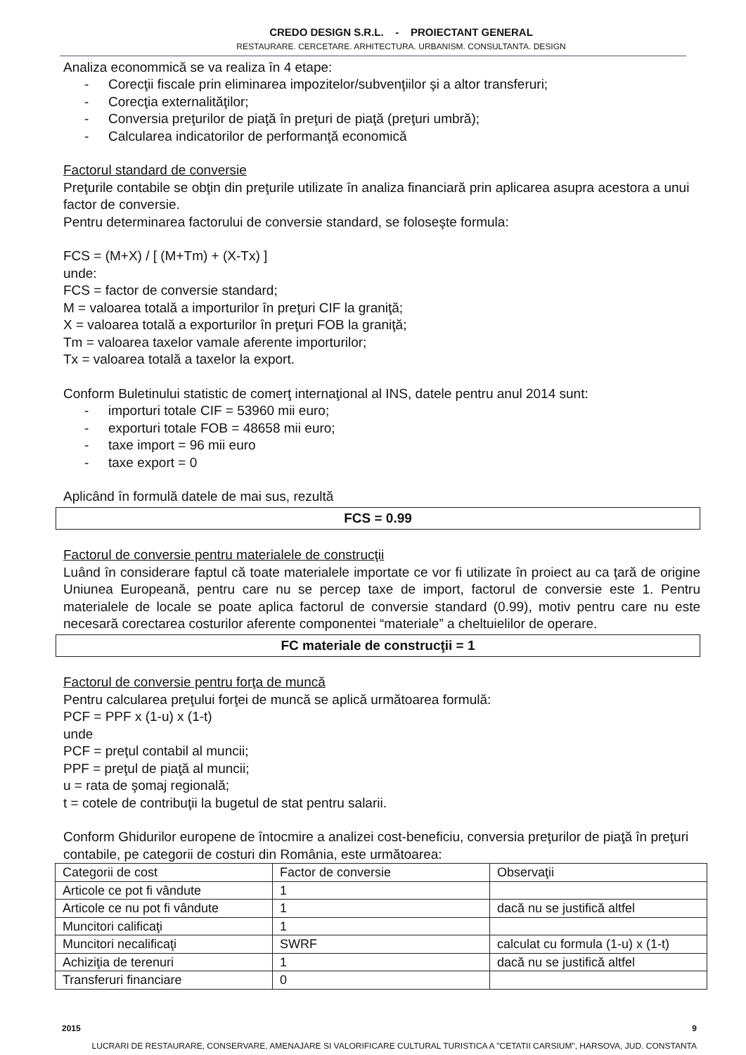CREDO DESIGN S.R.L. - PROIECTANT GENERAL
RESTAURARE. CERCETARE. ARHITECTURA. URBANISM. CONSULTANTA. DESIGN
Analiza econommică se va realiza în 4 etape:
- Corecţii fiscale prin eliminarea impozitelor/subvenţiilor şi a altor transferuri;
- Corecţia externalităţilor;
- Conversia preţurilor de piaţă în preţuri de piaţă (preţuri umbră);
- Calcularea indicatorilor de performanţă economică
Factorul standard de conversie
Preţurile contabile se obţin din preţurile utilizate în analiza financiară prin aplicarea asupra acestora a unui factor de conversie.
Pentru determinarea factorului de conversie standard, se foloseşte formula:
FCS = (M+X) / [ (M+Tm) + (X-Tx) ]
unde:
FCS = factor de conversie standard;
M = valoarea totală a importurilor în preţuri CIF la graniţă;
X = valoarea totală a exporturilor în preţuri FOB la graniţă;
Tm = valoarea taxelor vamale aferente importurilor;
Tx = valoarea totală a taxelor la export.
Conform Buletinului statistic de comerţ internaţional al INS, datele pentru anul 2014 sunt:
- importuri totale CIF = 53960 mii euro;
- exporturi totale FOB = 48658 mii euro;
- taxe import = 96 mii euro
- taxe export = 0
Aplicând în formulă datele de mai sus, rezultă
FCS = 0.99
Factorul de conversie pentru materialele de construcţii
Luând în considerare faptul că toate materialele importate ce vor fi utilizate în proiect au ca ţară de origine Uniunea Europeană, pentru care nu se percep taxe de import, factorul de conversie este 1. Pentru materialele de locale se poate aplica factorul de conversie standard (0.99), motiv pentru care nu este necesară corectarea costurilor aferente componentei “materiale” a cheltuielilor de operare.
FC materiale de construcţii = 1
Factorul de conversie pentru forţa de muncă
Pentru calcularea preţului forţei de muncă se aplică următoarea formulă:
PCF = PPF x (1-u) x (1-t)
unde
PCF = preţul contabil al muncii;
PPF = preţul de piaţă al muncii;
u = rata de şomaj regională;
t = cotele de contribuţii la bugetul de stat pentru salarii.
Conform Ghidurilor europene de întocmire a analizei cost-beneficiu, conversia preţurilor de piaţă în preţuri contabile, pe categorii de costuri din România, este următoarea:
| Categorii de cost | Factor de conversie | Observaţii |
| Articole ce pot fi vândute | 1 | |
| Articole ce nu pot fi vândute | 1 | dacă nu se justifică altfel |
| Muncitori calificaţi | 1 | |
| Muncitori necalificaţi | SWRF | calculat cu formula (1-u) x (1-t) |
| Achiziţia de terenuri | 1 | dacă nu se justifică altfel |
| Transferuri financiare | 0 | |
2015 9
LUCRARI DE RESTAURARE, CONSERVARE, AMENAJARE SI VALORIFICARE CULTURAL TURISTICA A "CETATII CARSIUM", HARSOVA, JUD. CONSTANTA